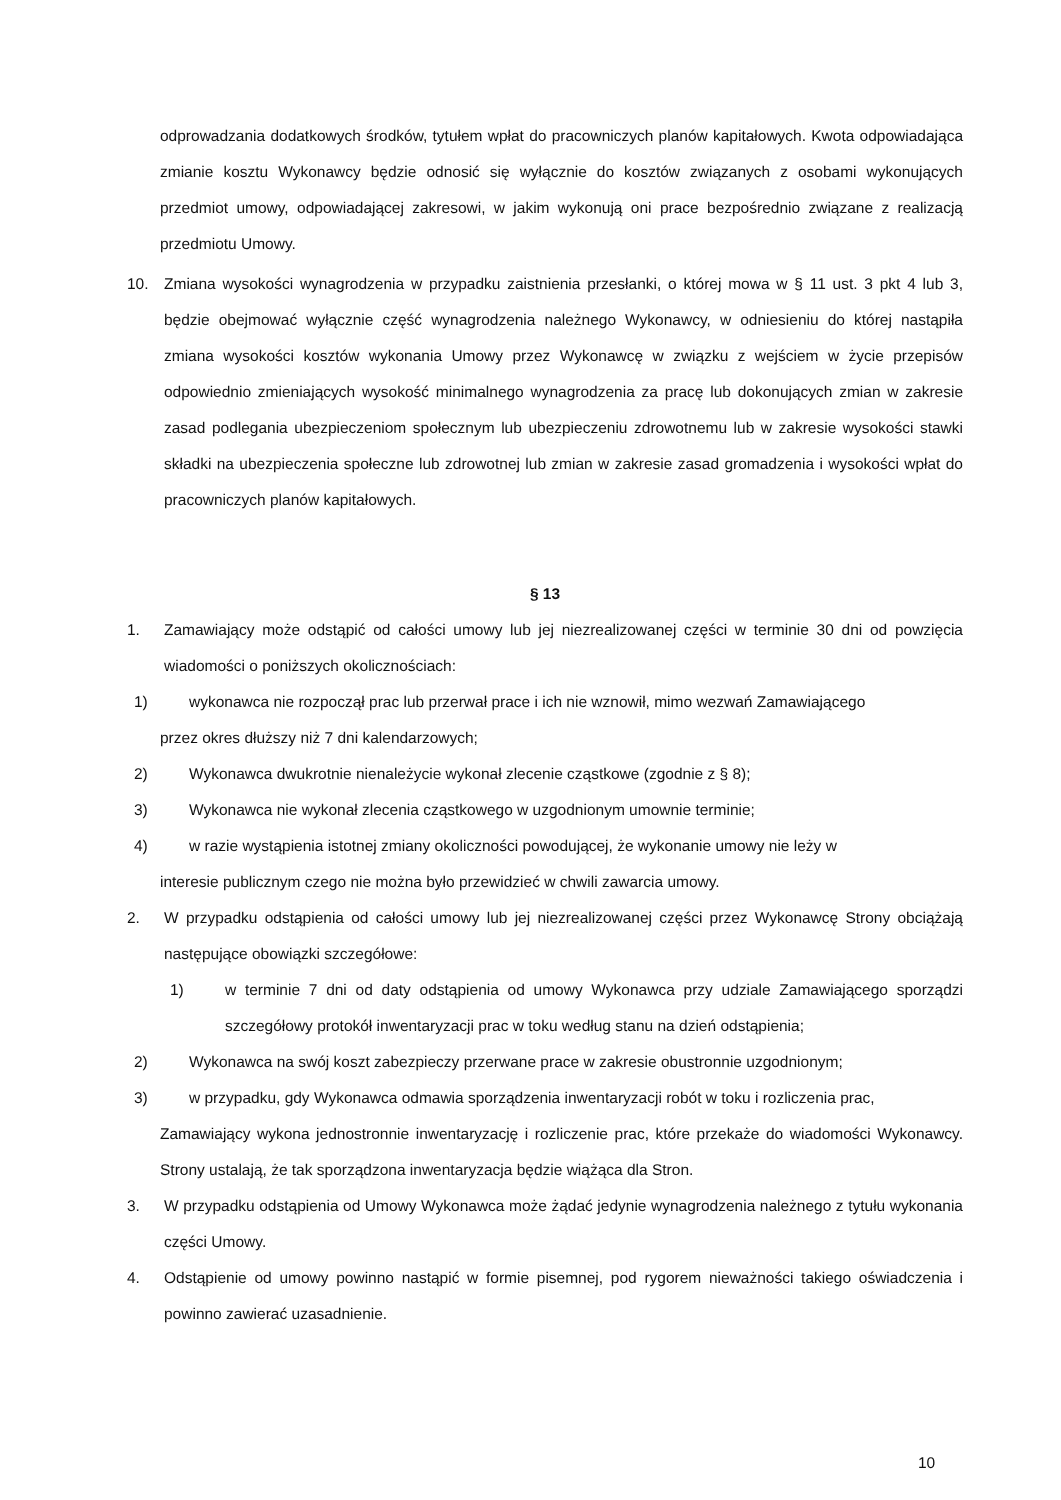odprowadzania dodatkowych środków, tytułem wpłat do pracowniczych planów kapitałowych. Kwota odpowiadająca zmianie kosztu Wykonawcy będzie odnosić się wyłącznie do kosztów związanych z osobami wykonujących przedmiot umowy, odpowiadającej zakresowi, w jakim wykonują oni prace bezpośrednio związane z realizacją przedmiotu Umowy.
10. Zmiana wysokości wynagrodzenia w przypadku zaistnienia przesłanki, o której mowa w § 11 ust. 3 pkt 4 lub 3, będzie obejmować wyłącznie część wynagrodzenia należnego Wykonawcy, w odniesieniu do której nastąpiła zmiana wysokości kosztów wykonania Umowy przez Wykonawcę w związku z wejściem w życie przepisów odpowiednio zmieniających wysokość minimalnego wynagrodzenia za pracę lub dokonujących zmian w zakresie zasad podlegania ubezpieczeniom społecznym lub ubezpieczeniu zdrowotnemu lub w zakresie wysokości stawki składki na ubezpieczenia społeczne lub zdrowotnej lub zmian w zakresie zasad gromadzenia i wysokości wpłat do pracowniczych planów kapitałowych.
§ 13
1. Zamawiający może odstąpić od całości umowy lub jej niezrealizowanej części w terminie 30 dni od powzięcia wiadomości o poniższych okolicznościach:
1) wykonawca nie rozpoczął prac lub przerwał prace i ich nie wznowił, mimo wezwań Zamawiającego
przez okres dłuższy niż 7 dni kalendarzowych;
2) Wykonawca dwukrotnie nienależycie wykonał zlecenie cząstkowe (zgodnie z § 8);
3) Wykonawca nie wykonał zlecenia cząstkowego w uzgodnionym umownie terminie;
4) w razie wystąpienia istotnej zmiany okoliczności powodującej, że wykonanie umowy nie leży w
interesie publicznym czego nie można było przewidzieć w chwili zawarcia umowy.
2. W przypadku odstąpienia od całości umowy lub jej niezrealizowanej części przez Wykonawcę Strony obciążają następujące obowiązki szczegółowe:
1) w terminie 7 dni od daty odstąpienia od umowy Wykonawca przy udziale Zamawiającego sporządzi szczegółowy protokół inwentaryzacji prac w toku według stanu na dzień odstąpienia;
2) Wykonawca na swój koszt zabezpieczy przerwane prace w zakresie obustronnie uzgodnionym;
3) w przypadku, gdy Wykonawca odmawia sporządzenia inwentaryzacji robót w toku i rozliczenia prac,
Zamawiający wykona jednostronnie inwentaryzację i rozliczenie prac, które przekaże do wiadomości Wykonawcy. Strony ustalają, że tak sporządzona inwentaryzacja będzie wiążąca dla Stron.
3. W przypadku odstąpienia od Umowy Wykonawca może żądać jedynie wynagrodzenia należnego z tytułu wykonania części Umowy.
4. Odstąpienie od umowy powinno nastąpić w formie pisemnej, pod rygorem nieważności takiego oświadczenia i powinno zawierać uzasadnienie.
10